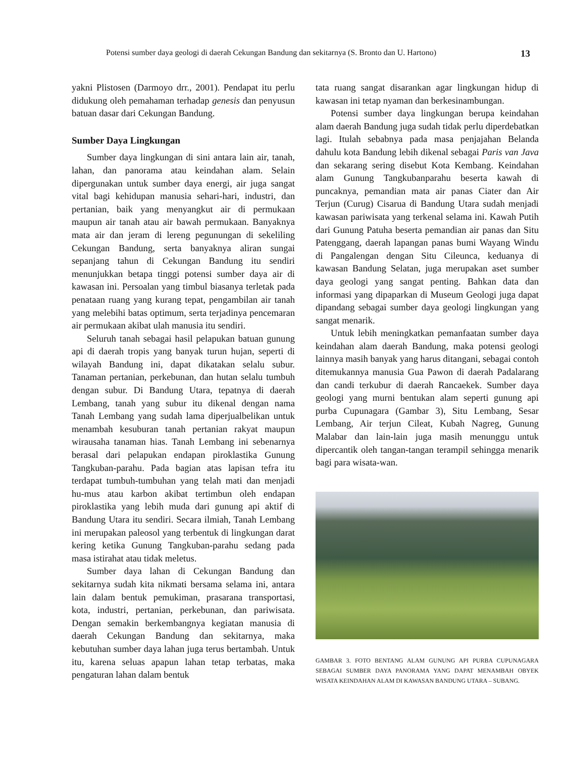Potensi sumber daya geologi di daerah Cekungan Bandung dan sekitarnya (S. Bronto dan U. Hartono) 13
yakni Plistosen (Darmoyo drr., 2001). Pendapat itu perlu didukung oleh pemahaman terhadap genesis dan penyusun batuan dasar dari Cekungan Bandung.
Sumber Daya Lingkungan
Sumber daya lingkungan di sini antara lain air, tanah, lahan, dan panorama atau keindahan alam. Selain dipergunakan untuk sumber daya energi, air juga sangat vital bagi kehidupan manusia sehari-hari, industri, dan pertanian, baik yang menyangkut air di permukaan maupun air tanah atau air bawah permukaan. Banyaknya mata air dan jeram di lereng pegunungan di sekeliling Cekungan Bandung, serta banyaknya aliran sungai sepanjang tahun di Cekungan Bandung itu sendiri menunjukkan betapa tinggi potensi sumber daya air di kawasan ini. Persoalan yang timbul biasanya terletak pada penataan ruang yang kurang tepat, pengambilan air tanah yang melebihi batas optimum, serta terjadinya pencemaran air permukaan akibat ulah manusia itu sendiri.
Seluruh tanah sebagai hasil pelapukan batuan gunung api di daerah tropis yang banyak turun hujan, seperti di wilayah Bandung ini, dapat dikatakan selalu subur. Tanaman pertanian, perkebunan, dan hutan selalu tumbuh dengan subur. Di Bandung Utara, tepatnya di daerah Lembang, tanah yang subur itu dikenal dengan nama Tanah Lembang yang sudah lama diperjualbelikan untuk menambah kesuburan tanah pertanian rakyat maupun wirausaha tanaman hias. Tanah Lembang ini sebenarnya berasal dari pelapukan endapan piroklastika Gunung Tangkuban-parahu. Pada bagian atas lapisan tefra itu terdapat tumbuh-tumbuhan yang telah mati dan menjadi hu-mus atau karbon akibat tertimbun oleh endapan piroklastika yang lebih muda dari gunung api aktif di Bandung Utara itu sendiri. Secara ilmiah, Tanah Lembang ini merupakan paleosol yang terbentuk di lingkungan darat kering ketika Gunung Tangkuban-parahu sedang pada masa istirahat atau tidak meletus.
Sumber daya lahan di Cekungan Bandung dan sekitarnya sudah kita nikmati bersama selama ini, antara lain dalam bentuk pemukiman, prasarana transportasi, kota, industri, pertanian, perkebunan, dan pariwisata. Dengan semakin berkembangnya kegiatan manusia di daerah Cekungan Bandung dan sekitarnya, maka kebutuhan sumber daya lahan juga terus bertambah. Untuk itu, karena seluas apapun lahan tetap terbatas, maka pengaturan lahan dalam bentuk
tata ruang sangat disarankan agar lingkungan hidup di kawasan ini tetap nyaman dan berkesinambungan.
Potensi sumber daya lingkungan berupa keindahan alam daerah Bandung juga sudah tidak perlu diperdebatkan lagi. Itulah sebabnya pada masa penjajahan Belanda dahulu kota Bandung lebih dikenal sebagai Paris van Java dan sekarang sering disebut Kota Kembang. Keindahan alam Gunung Tangkubanparahu beserta kawah di puncaknya, pemandian mata air panas Ciater dan Air Terjun (Curug) Cisarua di Bandung Utara sudah menjadi kawasan pariwisata yang terkenal selama ini. Kawah Putih dari Gunung Patuha beserta pemandian air panas dan Situ Patenggang, daerah lapangan panas bumi Wayang Windu di Pangalengan dengan Situ Cileunca, keduanya di kawasan Bandung Selatan, juga merupakan aset sumber daya geologi yang sangat penting. Bahkan data dan informasi yang dipaparkan di Museum Geologi juga dapat dipandang sebagai sumber daya geologi lingkungan yang sangat menarik.
Untuk lebih meningkatkan pemanfaatan sumber daya keindahan alam daerah Bandung, maka potensi geologi lainnya masih banyak yang harus ditangani, sebagai contoh ditemukannya manusia Gua Pawon di daerah Padalarang dan candi terkubur di daerah Rancaekek. Sumber daya geologi yang murni bentukan alam seperti gunung api purba Cupunagara (Gambar 3), Situ Lembang, Sesar Lembang, Air terjun Cileat, Kubah Nagreg, Gunung Malabar dan lain-lain juga masih menunggu untuk dipercantik oleh tangan-tangan terampil sehingga menarik bagi para wisata-wan.
GAMBAR 3. FOTO BENTANG ALAM GUNUNG API PURBA CUPUNAGARA SEBAGAI SUMBER DAYA PANORAMA YANG DAPAT MENAMBAH OBYEK WISATA KEINDAHAN ALAM DI KAWASAN BANDUNG UTARA – SUBANG.